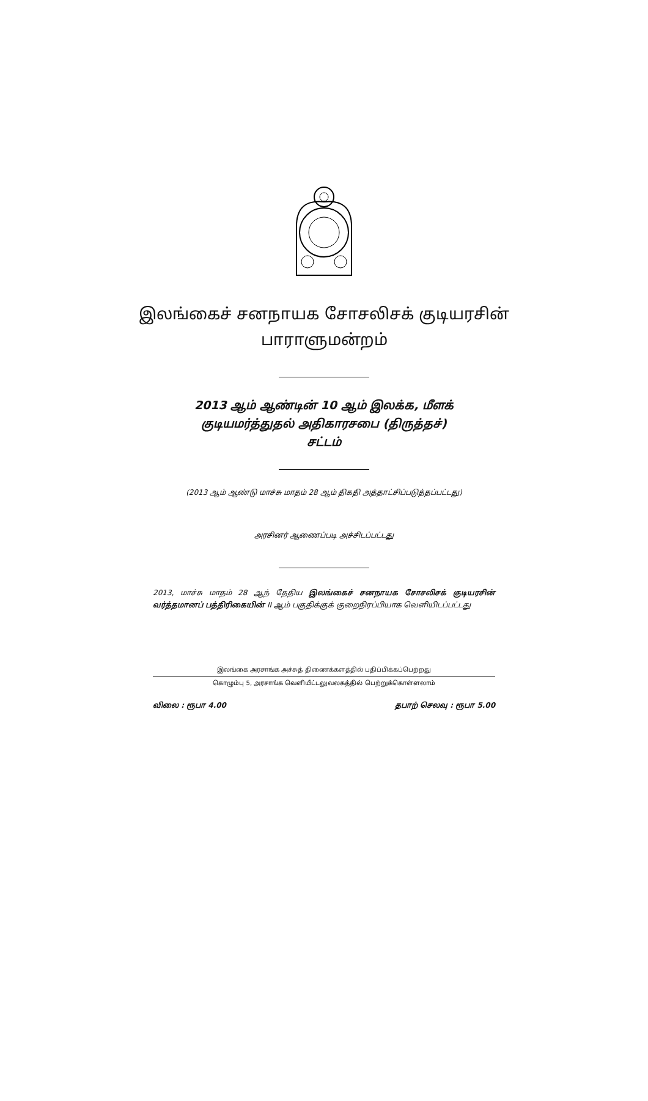இலங்கைச் சனநாயக சோசலிசக் குடியரசின்
பாராளுமன்றம்
2013 ஆம் ஆண்டின் 10 ஆம் இலக்க, மீளக்
குடியமர்த்துதல் அதிகாரசபை (திருத்தச்)
சட்டம்
(2013 ஆம் ஆண்டு மாச்சு மாதம் 28 ஆம் திகதி அத்தாட்சிப்படுத்தப்பட்டது)
அரசினர் ஆணைப்படி அச்சிடப்பட்டது
2013, மாச்சு மாதம் 28 ஆந் தேதிய இலங்கைச் சனநாயக சோசலிசக் குடியரசின் வர்த்தமானப் பத்திரிகையின் II ஆம் பகுதிக்குக் குறைநிரப்பியாக வெளியிடப்பட்டது
இலங்கை அரசாங்க அச்சுத் திணைக்களத்தில் பதிப்பிக்கப்பெற்றது
கொழும்பு 5, அரசாங்க வெளியீட்டலுவலகத்தில் பெற்றுக்கொள்ளலாம்
விலை : ரூபா 4.00 தபாற் செலவு : ரூபா 5.00